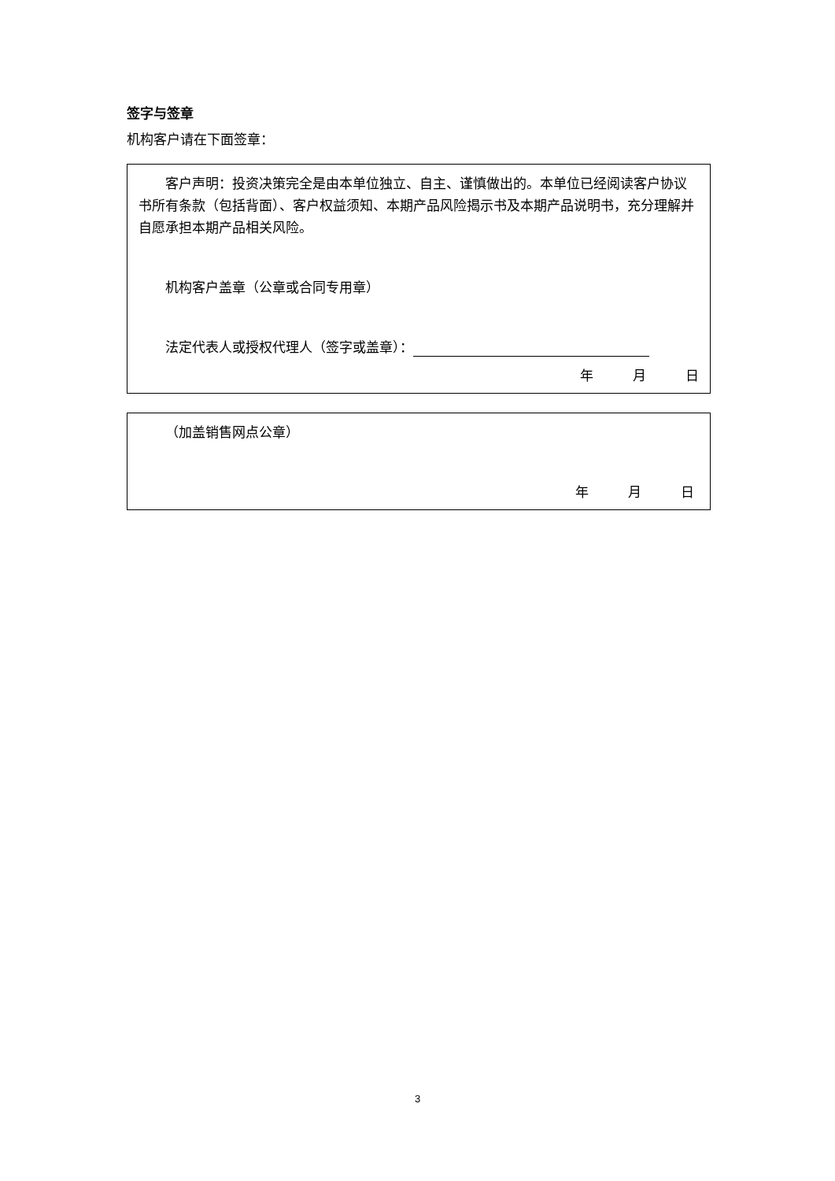签字与签章
机构客户请在下面签章：
客户声明：投资决策完全是由本单位独立、自主、谨慎做出的。本单位已经阅读客户协议书所有条款（包括背面）、客户权益须知、本期产品风险揭示书及本期产品说明书，充分理解并自愿承担本期产品相关风险。
机构客户盖章（公章或合同专用章）
法定代表人或授权代理人（签字或盖章）：
年 月 日
（加盖销售网点公章）
年 月 日
3